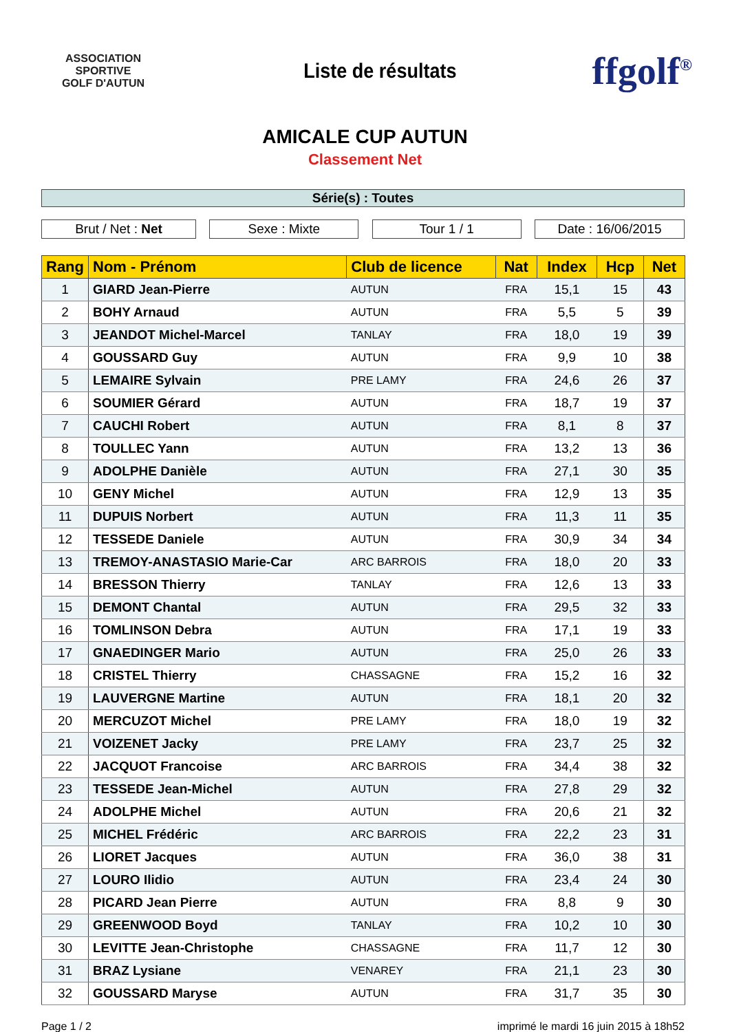ASSOCIATION SPORTIVE
GOLF D'AUTUN
Liste de résultats
ffgolf<sup>®</sup>
AMICALE CUP AUTUN
Classement Net
Série(s) : Toutes
Brut / Net : Net Sexe : Mixte Tour 1 / 1 Date : 16/06/2015
| Rang | Nom - Prénom | Club de licence | Nat | Index | Hcp | Net |
| --- | --- | --- | --- | --- | --- | --- |
| 1 | GIARD Jean-Pierre | AUTUN | FRA | 15,1 | 15 | 43 |
| 2 | BOHY Arnaud | AUTUN | FRA | 5,5 | 5 | 39 |
| 3 | JEANDOT Michel-Marcel | TANLAY | FRA | 18,0 | 19 | 39 |
| 4 | GOUSSARD Guy | AUTUN | FRA | 9,9 | 10 | 38 |
| 5 | LEMAIRE Sylvain | PRE LAMY | FRA | 24,6 | 26 | 37 |
| 6 | SOUMIER Gérard | AUTUN | FRA | 18,7 | 19 | 37 |
| 7 | CAUCHI Robert | AUTUN | FRA | 8,1 | 8 | 37 |
| 8 | TOULLEC Yann | AUTUN | FRA | 13,2 | 13 | 36 |
| 9 | ADOLPHE Danièle | AUTUN | FRA | 27,1 | 30 | 35 |
| 10 | GENY Michel | AUTUN | FRA | 12,9 | 13 | 35 |
| 11 | DUPUIS Norbert | AUTUN | FRA | 11,3 | 11 | 35 |
| 12 | TESSEDE Daniele | AUTUN | FRA | 30,9 | 34 | 34 |
| 13 | TREMOY-ANASTASIO Marie-Car | ARC BARROIS | FRA | 18,0 | 20 | 33 |
| 14 | BRESSON Thierry | TANLAY | FRA | 12,6 | 13 | 33 |
| 15 | DEMONT Chantal | AUTUN | FRA | 29,5 | 32 | 33 |
| 16 | TOMLINSON Debra | AUTUN | FRA | 17,1 | 19 | 33 |
| 17 | GNAEDINGER Mario | AUTUN | FRA | 25,0 | 26 | 33 |
| 18 | CRISTEL Thierry | CHASSAGNE | FRA | 15,2 | 16 | 32 |
| 19 | LAUVERGNE Martine | AUTUN | FRA | 18,1 | 20 | 32 |
| 20 | MERCUZOT Michel | PRE LAMY | FRA | 18,0 | 19 | 32 |
| 21 | VOIZENET Jacky | PRE LAMY | FRA | 23,7 | 25 | 32 |
| 22 | JACQUOT Francoise | ARC BARROIS | FRA | 34,4 | 38 | 32 |
| 23 | TESSEDE Jean-Michel | AUTUN | FRA | 27,8 | 29 | 32 |
| 24 | ADOLPHE Michel | AUTUN | FRA | 20,6 | 21 | 32 |
| 25 | MICHEL Frédéric | ARC BARROIS | FRA | 22,2 | 23 | 31 |
| 26 | LIORET Jacques | AUTUN | FRA | 36,0 | 38 | 31 |
| 27 | LOURO Ilidio | AUTUN | FRA | 23,4 | 24 | 30 |
| 28 | PICARD Jean Pierre | AUTUN | FRA | 8,8 | 9 | 30 |
| 29 | GREENWOOD Boyd | TANLAY | FRA | 10,2 | 10 | 30 |
| 30 | LEVITTE Jean-Christophe | CHASSAGNE | FRA | 11,7 | 12 | 30 |
| 31 | BRAZ Lysiane | VENAREY | FRA | 21,1 | 23 | 30 |
| 32 | GOUSSARD Maryse | AUTUN | FRA | 31,7 | 35 | 30 |
Page 1 / 2 imprimé le mardi 16 juin 2015 à 18h52